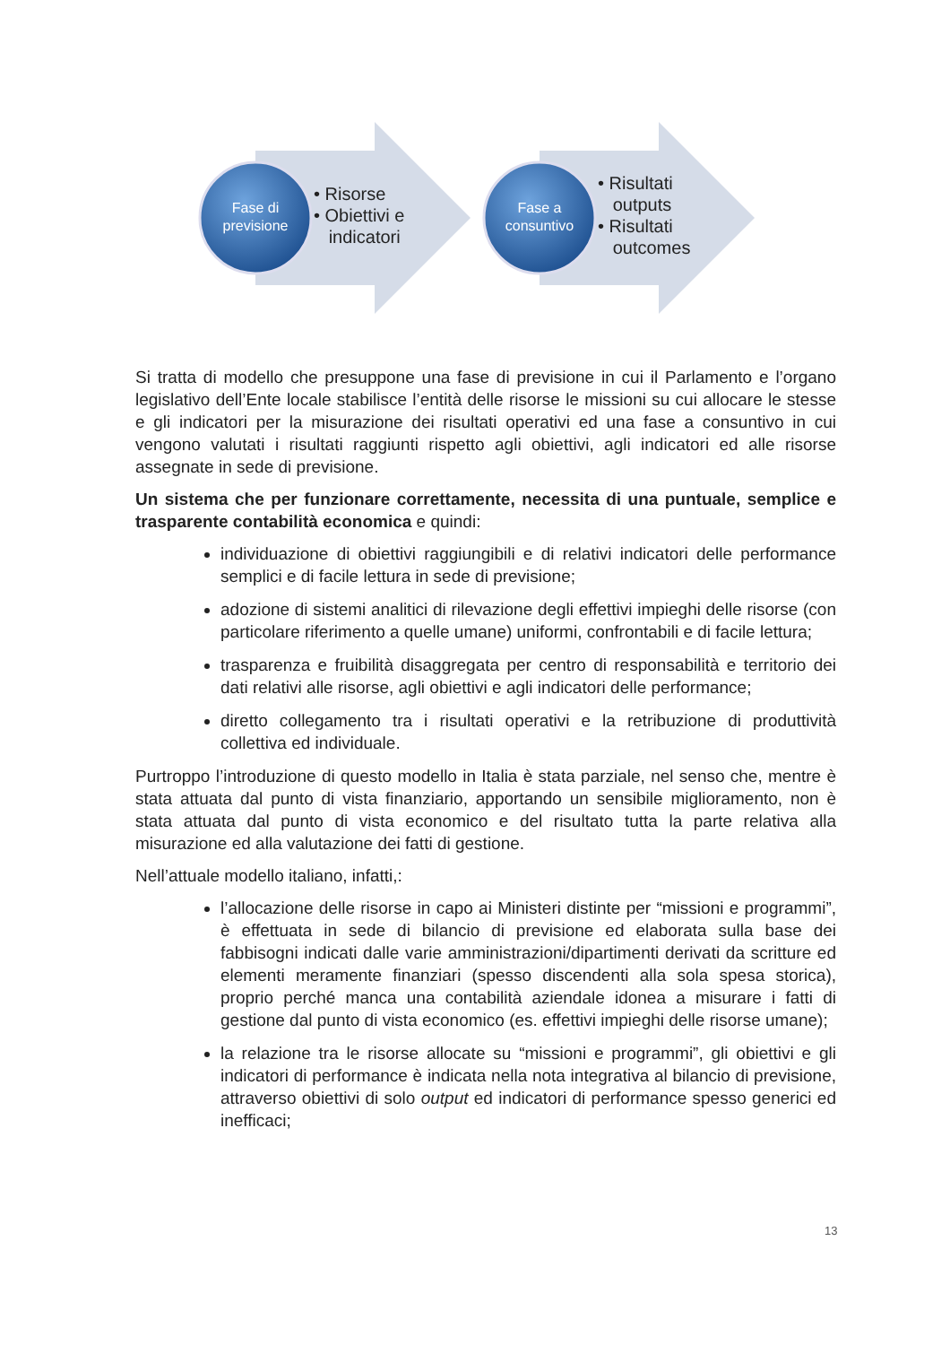Fase di
previsione
Fase a
consuntivo
• Risorse
• Obiettivi e
indicatori
• Risultati
outputs
• Risultati
outcomes
Si tratta di modello che presuppone una fase di previsione in cui il Parlamento e l’organo legislativo dell’Ente locale stabilisce l’entità delle risorse le missioni su cui allocare le stesse e gli indicatori per la misurazione dei risultati operativi ed una fase a consuntivo in cui vengono valutati i risultati raggiunti rispetto agli obiettivi, agli indicatori ed alle risorse assegnate in sede di previsione.
Un sistema che per funzionare correttamente, necessita di una puntuale, semplice e trasparente contabilità economica e quindi:
individuazione di obiettivi raggiungibili e di relativi indicatori delle performance semplici e di facile lettura in sede di previsione;
adozione di sistemi analitici di rilevazione degli effettivi impieghi delle risorse (con particolare riferimento a quelle umane) uniformi, confrontabili e di facile lettura;
trasparenza e fruibilità disaggregata per centro di responsabilità e territorio dei dati relativi alle risorse, agli obiettivi e agli indicatori delle performance;
diretto collegamento tra i risultati operativi e la retribuzione di produttività collettiva ed individuale.
Purtroppo l’introduzione di questo modello in Italia è stata parziale, nel senso che, mentre è stata attuata dal punto di vista finanziario, apportando un sensibile miglioramento, non è stata attuata dal punto di vista economico e del risultato tutta la parte relativa alla misurazione ed alla valutazione dei fatti di gestione.
Nell’attuale modello italiano, infatti,:
l’allocazione delle risorse in capo ai Ministeri distinte per “missioni e programmi”, è effettuata in sede di bilancio di previsione ed elaborata sulla base dei fabbisogni indicati dalle varie amministrazioni/dipartimenti derivati da scritture ed elementi meramente finanziari (spesso discendenti alla sola spesa storica), proprio perché manca una contabilità aziendale idonea a misurare i fatti di gestione dal punto di vista economico (es. effettivi impieghi delle risorse umane);
la relazione tra le risorse allocate su “missioni e programmi”, gli obiettivi e gli indicatori di performance è indicata nella nota integrativa al bilancio di previsione, attraverso obiettivi di solo output ed indicatori di performance spesso generici ed inefficaci;
13